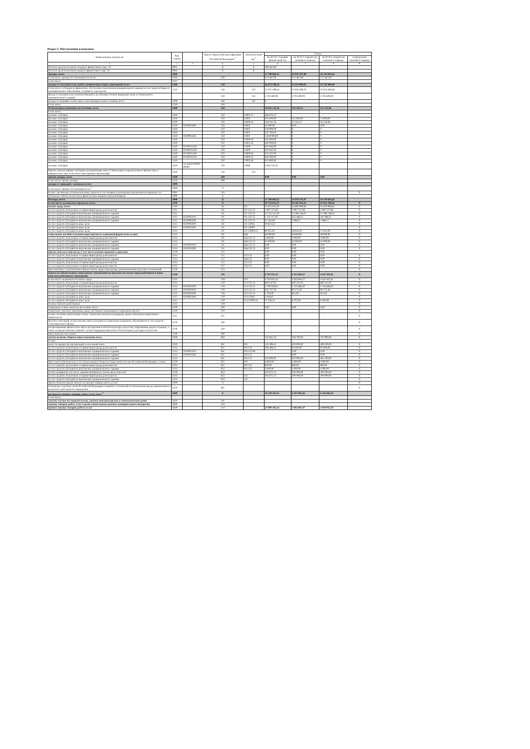Раздел 1. Поступления и выплаты
| Наименование показателя | Код строки | | Код по бюджетной классификации Российской Федерации <sup>2</sup> | Аналитический код <sup>3</sup> | Сумма | | | |
| --- | --- | --- | --- | --- | --- | --- | --- | --- |
| | | | | | на 20 24 г. текущий финансовый год | на 20 25 г. первый год планового периода | на 20 26 г. второй год планового периода | за пределами планового периода |
| 1 | 2 | 3 | 4 | 5 | 6 | 7 | 8 | 9 |
| Остаток средств на начало текущего финансового года <4> | 0001 | | X | X | 580 467,80 | | | |
| Остаток средств на конец текущего финансового года <4> | 0002 | | X | X | | | | |
| Доходы, всего: | 1000 | | | | 37 788 866,22 | 25 978 107,88 | 26 110 692,64 | |
| в том числе: доходы от собственности, всего | 1100 | | 120 | | 272 467,00 | 272 467,00 | 272 467,00 | |
| в том числе: | 1110 | | | | | | | |
| доходы от оказания услуг, работ, компенсации затрат учреждений, всего | 1200 | | 130 | | 26 674 789,16 | 25 553 098,76 | 25 726 989,68 | |
| в том числе: субсидии на финансовое обеспечение выполнения муниципального задания за счет средств бюджета муниципального образования, создавшего учреждение | 1210 | | 130 | 132 | 22 972 189,16 | 21 850 498,76 | 22 024 389,68 | |
| Доход от оказания услуг, выполнения работ, реализации готовой продукции сверх установленного муниципального задания | | | 130 | 131 | 3 702 600,00 | 3 702 600,00 | 3 702 600,00 | |
| доходы от штрафов, пеней, иных сумм принудительного изъятия, всего | 1300 | | 140 | 131 | 0 | | | |
| в том числе: | 1310 | | 140 | | | | | |
| безвозмездные денежные поступления, всего | 1400 | | 150 | | 10 261 142,26 | 152 542,12 | 111 235,96 | |
| в том числе: | | | | | | | | |
| целевые субсидии | 1410 | | 150 | 15001.11 | 566 676,73 | | | |
| целевые субсидии | 1410 | | 150 | 15005 | 105 000,00 | 115 000,00 | 75 000,00 | |
| целевые субсидии | 1410 | | 150 | 15009.24 | 118 241,18 | 37 542,12 | 36 235,96 | |
| целевые субсидии | 1410 | 0520003300 | 150 | 15004 | 42 600,00 | 0,00 | 0,00 | |
| целевые субсидии | 1410 | | 150 | 15002 | 239 900,00 | 0 | 0 | |
| целевые субсидии | 1410 | | 150 | 15002 | 287 780,00 | 0 | 0 | |
| целевые субсидии | 1410 | 0510005450 | 150 | 15002 | 1 659 000,00 | 0 | 0 | |
| целевые субсидии | 1410 | | 150 | 15009.20 | 191 600,00 | 0 | 0 | |
| целевые субсидии | 1410 | | 150 | 15001.45 | 440 000,00 | 0 | 0 | |
| целевые субсидии | 1410 | 01U0F15139 | 150 | 15009 | 622 946,00 | 0 | 0 | |
| целевые субсидии | 1410 | 01U0FS5139 | 150 | 15009 | 320 842,00 | 0 | 0 | |
| целевые субсидии | 1410 | 01U0FS5139 | 150 | 15009.56 | 255 421,00 | 0 | 0 | |
| целевые субсидии | 1410 | 01U0FS5139 | 150 | 15009.45 | 405 000,00 | 0 | 0 | |
| целевые субсидии | 1410 | | 150 | 15002.46 | 422 600,00 | 0 | 0 | |
| целевые субсидии | 1410 | 24-54670-00000-00000 | 150 | 15006 | 4 583 535,35 | | | |
| Гранты, гранты в форме субсидий, пожертвования, иные безвозмездные перечисления от физических и юридических лиц, в том числе иностранных организаций | 1430 | | 150 | 131 | | | | |
| прочие доходы, всего | 1500 | | 180 | | 0,00 | 0,00 | 0,00 | |
| в том числе: прочие доходы | 1510 | | 180 | | | | | |
| доходы от операций с активами, всего | 1900 | | | | | | | |
| в том числе: прочие поступления, всего <sup>5</sup> | 1980 | | X | | | | | |
| из них: увеличение остатков денежных средств за счет возврата дебиторской задолженности прошлых лет | 1981 | | 510 | | | | | X |
| публичные обязательства перед физическими лицами в денежной форме | 1990 | | X | | | | | |
| Расходы, всего | 2000 | | X | | 37 788 866,22 | 25 978 107,87 | 26 110 692,64 | |
| в том числе: на выплату персоналу, всего | 2100 | | X | | 20 716 833,47 | 19 163 414,41 | 19 162 108,26 | X |
| оплата труда, всего | 2110 | | 111 | 211 | 15 873 912,04 | 14 680 809,84 | 14 679 806,65 | X |
| за счет средств, полученных от приносящей доход деятельности | 2111 | | 111 | 211.131.25 | 1 987 572,96 | 1 987 572,96 | 1 987 572,96 | X |
| за счет средств субсидий на выполнение муниципального задания | 2112 | | 111 | 211.132.25 | 12 552 513,29 | 12 396 246,01 | 12 396 246,01 | X |
| за счет средств субсидий на выполнение муниципального задания | 2112 | 051000320А | 111 | 211.132.25 | 1 211 117,81 | 265 468,51 | 265 468,51 | X |
| за счет средств субсидий на выполнение муниципального задания | 2112 | 051000320Б | 111 | 211.132.25 | 12 261,60 | 2 688,17 | 2 688,17 | X |
| за счет средств субсидий на иные цели | 2112 | 0520003300 | 111 | 211.15004 | 19 631,33 | | | X |
| за счет средств субсидий на иные цели | 2112 | 0520003300 | 111 | 211.15009 | | | | X |
| за счет средств субсидий на иные цели | 2112 | | 111 | 211.15009.24 | 90 815,05 | 28 834,19 | 27 831,00 | X |
| социальные пособия и компенсации персоналу в денежной форме всего из них: | 2113 | | 111 | 266 | 49 000,00 | 49 000,00 | 49 000,00 | X |
| за счет средств, полученных от приносящей доход деятельности | 2114 | | 111 | 266.131.25 | 4 000,00 | 4 000,00 | 4 000,00 | X |
| за счет средств субсидий на выполнение муниципального задания | 2114 | | 111 | 266.132.25 | 45 000,00 | 45 000,00 | 45 000,00 | X |
| за счет средств субсидий на выполнение муниципального задания | 2114 | 051000320А | 111 | 266.132.25 | 0,00 | 0,00 | 0,00 | X |
| за счет средств субсидий на выполнение муниципального задания | 2114 | 051000320Б | 111 | 266.132.25 | 0,00 | 0,00 | 0,00 | X |
| прочие выплаты персоналу, в том числе компенсационного характера | 2120 | | 112 | | 0,00 | 0,00 | 0,00 | |
| за счет средств, полученных от приносящей доход деятельности | 2114 | | 112 | 212.131 | 0,00 | 0,00 | 0,00 | X |
| за счет средств субсидий на выполнение муниципального задания | 2114 | | 112 | 266.132 | 0,00 | 0,00 | 0,00 | X |
| за счет средств, полученных от приносящей доход деятельности | 2115 | | 112 | 222.131 | 0,00 | 0,00 | 0,00 | X |
| за счет средств, полученных от приносящей доход деятельности | 2115 | | 112 | 226.131 | 0,00 | 0,00 | 0,00 | X |
| иные выплаты, за исключением фонда оплаты труда учреждения, для выполнения отдельных полномочий | 2130 | | 113 | | | | | X |
| взносы по обязательному социальному страхованию на выплаты по оплате труда работников и иные выплаты работникам учреждений, | 2140 | | 119 | | 4 793 921,43 | 4 433 604,57 | 4 433 301,61 | X |
| в том числе: на выплаты по оплате труда | 2141 | | 119 | 213 | 4 793 921,43 | 4 433 604,57 | 4 433 301,61 | X |
| за счет средств, полученных от приносящей доход деятельности | 2114 | | 119 | 213.131.25 | 600 247,03 | 600 247,03 | 600 247,03 | X |
| за счет средств субсидий на выполнение муниципального задания | 2114 | 0510003200 | 119 | 213.132.25 | 3 790 859,01 | 3 743 666,30 | 3 743 666,30 | X |
| за счет средств субсидий на выполнение муниципального задания | 2114 | 051000320А | 119 | 213.132.25 | 365 757,58 | 80 171,49 | 80 171,49 | X |
| за счет средств субсидий на выполнение муниципального задания | 2114 | 051000320Б | 119 | 213.132.25 | 3 703,00 | 811,83 | 811,83 | X |
| за счет средств субсидий на иные цели | 2112 | 0520003300 | 119 | 213.15004 | 5 928,67 | | | X |
| за счет средств субсидий на иные цели | 2112 | | 119 | 213.15009.24 | 27 426,13 | 8 707,93 | 8 404,96 | X |
| на иные выплаты работникам | 2142 | | 119 | | | | | X |
| социальные и иные выплаты населению, всего | 2200 | | 300 | | 0,00 | 0,00 | 0,00 | X |
| социальные выплаты гражданам, кроме публичных нормативных социальных выплат | 2210 | | 320 | | | | | X |
| из них: пособия, компенсации и иные социальные выплаты гражданам, кроме публичных нормативных обязательств | 2211 | | 321 | | | | | X |
| выплата стипендий, осуществление иных расходов на социальную поддержку обучающихся за счет средств стипендиального фонда | 2220 | | 340 | | | | | X |
| на премирование физических лиц за достижения в области культуры, искусства, образования, науки и техники, а также на предоставление грантов с целью поддержки проектов в области науки, культуры и искусства | 2230 | | 350 | | | | | X |
| иные выплаты населению | 2240 | | 360 | | | | | X |
| уплата налогов, сборов и иных платежей, всего | 2300 | | 850 | | 732 867,54 | 708 700,00 | 702 900,00 | X |
| из них: | | | | | | | | |
| налог на имущество организаций и земельный налог | 2310 | | 851 | 291 | 525 396,41 | 503 900,00 | 498 100,00 | X |
| за счет средств, полученных от приносящей доход деятельности | 2114 | | 851 | 291.131 | 108 496,41 | 93 000,00 | 93 000,00 | X |
| за счет средств субсидий на выполнение муниципального задания | 2114 | 051000320А | 851 | 291.132.89 | | 0,00 | 0,00 | X |
| за счет средств субсидий на выполнение муниципального задания | 2114 | 051000320Б | 851 | 291.132 | | 0,00 | 0,00 | X |
| за счет средств субсидий на выполнение муниципального задания | 2114 | | 851 | 291.132 | 416 900,00 | 410 900,00 | 405 100,00 | X |
| иные налоги (включаемые в состав расходов) в бюджеты бюджетной системы Российской Федерации, а также | 2320 | | 852 | 291 | 4 800,00 | 4 800,00 | 4 800,00 | X |
| за счет средств, полученных от приносящей доход деятельности | 2114 | | 852 | 291.131 | 800,00 | 800,00 | 800,00 | X |
| за счет средств субсидий на выполнение муниципального задания | 2114 | | 852 | 291.132 | 4 000,00 | 4 000,00 | 4 000,00 | X |
| уплата штрафов (в том числе административных), пеней, иных платежей | 2330 | | 853 | | 202 671,13 | 200 000,00 | 200 000,00 | X |
| за счет средств, полученных от приносящей доход деятельности | 2114 | | 853 | 241 | 202 671,13 | 200 000,00 | 200 000,00 | X |
| за счет средств субсидий на выполнение муниципального задания | 2114 | | 853 | 132 | | | | X |
| прочие выплаты (кроме выплат на закупки товаров, работ, услуг) | 2500 | | X | | | | | X |
| исполнение судебных актов Российской Федерации и мировых соглашений по возмещению вреда, причиненного в результате деятельности учреждения | 2520 | | 831 | | | | | X |
| расходы на закупку товаров, работ, услуг, всего <sup>6</sup> | 2600 | | X | | 16 339 165,21 | 6 105 993,46 | 6 245 684,38 | |
| в том числе: | | | | | | | | |
| закупку научно-исследовательских, опытно-конструкторских и технологических работ | 2610 | | 241 | | | | | |
| закупку товаров, работ, услуг в целях капитального ремонта муниципального имущества | 2630 | | 243 | | | | | |
| прочую закупку товаров, работ и услуг | 2640 | | 244 | | 12 080 444,34 | 1 842 892,97 | 1 810 055,29 | |